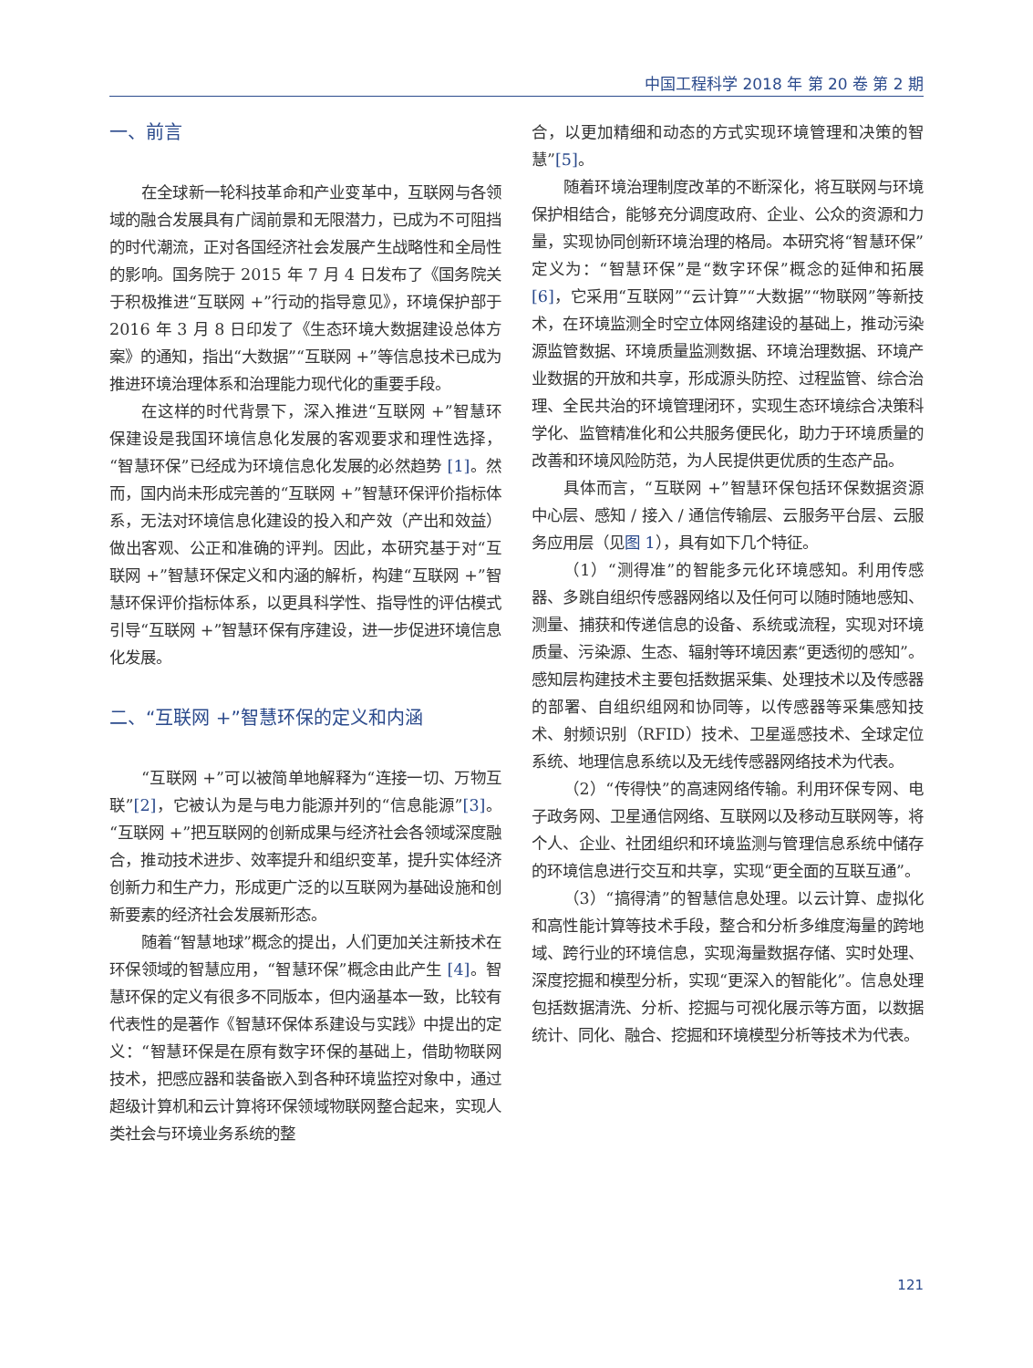中国工程科学 2018 年 第 20 卷 第 2 期
一、前言
在全球新一轮科技革命和产业变革中，互联网与各领域的融合发展具有广阔前景和无限潜力，已成为不可阻挡的时代潮流，正对各国经济社会发展产生战略性和全局性的影响。国务院于 2015 年 7 月 4 日发布了《国务院关于积极推进“互联网 +”行动的指导意见》，环境保护部于 2016 年 3 月 8 日印发了《生态环境大数据建设总体方案》的通知，指出“大数据”“互联网 +”等信息技术已成为推进环境治理体系和治理能力现代化的重要手段。
在这样的时代背景下，深入推进“互联网 +”智慧环保建设是我国环境信息化发展的客观要求和理性选择，“智慧环保”已经成为环境信息化发展的必然趋势 [1]。然而，国内尚未形成完善的“互联网 +”智慧环保评价指标体系，无法对环境信息化建设的投入和产效（产出和效益）做出客观、公正和准确的评判。因此，本研究基于对“互联网 +”智慧环保定义和内涵的解析，构建“互联网 +”智慧环保评价指标体系，以更具科学性、指导性的评估模式引导“互联网 +”智慧环保有序建设，进一步促进环境信息化发展。
二、“互联网 +”智慧环保的定义和内涵
“互联网 +”可以被简单地解释为“连接一切、万物互联”[2]，它被认为是与电力能源并列的“信息能源”[3]。“互联网 +”把互联网的创新成果与经济社会各领域深度融合，推动技术进步、效率提升和组织变革，提升实体经济创新力和生产力，形成更广泛的以互联网为基础设施和创新要素的经济社会发展新形态。
随着“智慧地球”概念的提出，人们更加关注新技术在环保领域的智慧应用，“智慧环保”概念由此产生 [4]。智慧环保的定义有很多不同版本，但内涵基本一致，比较有代表性的是著作《智慧环保体系建设与实践》中提出的定义：“智慧环保是在原有数字环保的基础上，借助物联网技术，把感应器和装备嵌入到各种环境监控对象中，通过超级计算机和云计算将环保领域物联网整合起来，实现人类社会与环境业务系统的整
合，以更加精细和动态的方式实现环境管理和决策的智慧”[5]。
随着环境治理制度改革的不断深化，将互联网与环境保护相结合，能够充分调度政府、企业、公众的资源和力量，实现协同创新环境治理的格局。本研究将“智慧环保”定义为：“智慧环保”是“数字环保”概念的延伸和拓展 [6]，它采用“互联网”“云计算”“大数据”“物联网”等新技术，在环境监测全时空立体网络建设的基础上，推动污染源监管数据、环境质量监测数据、环境治理数据、环境产业数据的开放和共享，形成源头防控、过程监管、综合治理、全民共治的环境管理闭环，实现生态环境综合决策科学化、监管精准化和公共服务便民化，助力于环境质量的改善和环境风险防范，为人民提供更优质的生态产品。
具体而言，“互联网 +”智慧环保包括环保数据资源中心层、感知 / 接入 / 通信传输层、云服务平台层、云服务应用层（见图 1），具有如下几个特征。
（1）“测得准”的智能多元化环境感知。利用传感器、多跳自组织传感器网络以及任何可以随时随地感知、测量、捕获和传递信息的设备、系统或流程，实现对环境质量、污染源、生态、辐射等环境因素“更透彻的感知”。感知层构建技术主要包括数据采集、处理技术以及传感器的部署、自组织组网和协同等，以传感器等采集感知技术、射频识别（RFID）技术、卫星遥感技术、全球定位系统、地理信息系统以及无线传感器网络技术为代表。
（2）“传得快”的高速网络传输。利用环保专网、电子政务网、卫星通信网络、互联网以及移动互联网等，将个人、企业、社团组织和环境监测与管理信息系统中储存的环境信息进行交互和共享，实现“更全面的互联互通”。
（3）“搞得清”的智慧信息处理。以云计算、虚拟化和高性能计算等技术手段，整合和分析多维度海量的跨地域、跨行业的环境信息，实现海量数据存储、实时处理、深度挖掘和模型分析，实现“更深入的智能化”。信息处理包括数据清洗、分析、挖掘与可视化展示等方面，以数据统计、同化、融合、挖掘和环境模型分析等技术为代表。
121